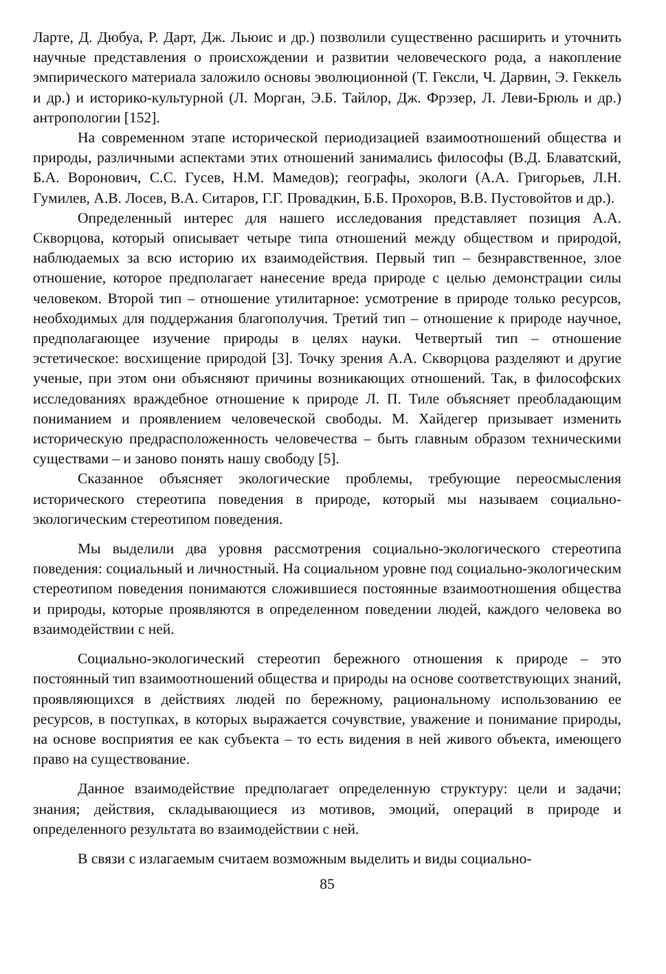Ларте, Д. Дюбуа, Р. Дарт, Дж. Льюис и др.) позволили существенно расширить и уточнить научные представления о происхождении и развитии человеческого рода, а накопление эмпирического материала заложило основы эволюционной (Т. Гексли, Ч. Дарвин, Э. Геккель и др.) и историко-культурной (Л. Морган, Э.Б. Тайлор, Дж. Фрэзер, Л. Леви-Брюль и др.) антропологии [152].
На современном этапе исторической периодизацией взаимоотношений общества и природы, различными аспектами этих отношений занимались философы (В.Д. Блаватский, Б.А. Воронович, С.С. Гусев, Н.М. Мамедов); географы, экологи (А.А. Григорьев, Л.Н. Гумилев, А.В. Лосев, В.А. Ситаров, Г.Г. Провадкин, Б.Б. Прохоров, В.В. Пустовойтов и др.).
Определенный интерес для нашего исследования представляет позиция А.А. Скворцова, который описывает четыре типа отношений между обществом и природой, наблюдаемых за всю историю их взаимодействия. Первый тип – безнравственное, злое отношение, которое предполагает нанесение вреда природе с целью демонстрации силы человеком. Второй тип – отношение утилитарное: усмотрение в природе только ресурсов, необходимых для поддержания благополучия. Третий тип – отношение к природе научное, предполагающее изучение природы в целях науки. Четвертый тип – отношение эстетическое: восхищение природой [3]. Точку зрения А.А. Скворцова разделяют и другие ученые, при этом они объясняют причины возникающих отношений. Так, в философских исследованиях враждебное отношение к природе Л. П. Тиле объясняет преобладающим пониманием и проявлением человеческой свободы. М. Хайдегер призывает изменить историческую предрасположенность человечества – быть главным образом техническими существами – и заново понять нашу свободу [5].
Сказанное объясняет экологические проблемы, требующие переосмысления исторического стереотипа поведения в природе, который мы называем социально-экологическим стереотипом поведения.
Мы выделили два уровня рассмотрения социально-экологического стереотипа поведения: социальный и личностный. На социальном уровне под социально-экологическим стереотипом поведения понимаются сложившиеся постоянные взаимоотношения общества и природы, которые проявляются в определенном поведении людей, каждого человека во взаимодействии с ней.
Социально-экологический стереотип бережного отношения к природе – это постоянный тип взаимоотношений общества и природы на основе соответствующих знаний, проявляющихся в действиях людей по бережному, рациональному использованию ее ресурсов, в поступках, в которых выражается сочувствие, уважение и понимание природы, на основе восприятия ее как субъекта – то есть видения в ней живого объекта, имеющего право на существование.
Данное взаимодействие предполагает определенную структуру: цели и задачи; знания; действия, складывающиеся из мотивов, эмоций, операций в природе и определенного результата во взаимодействии с ней.
В связи с излагаемым считаем возможным выделить и виды социально-
85